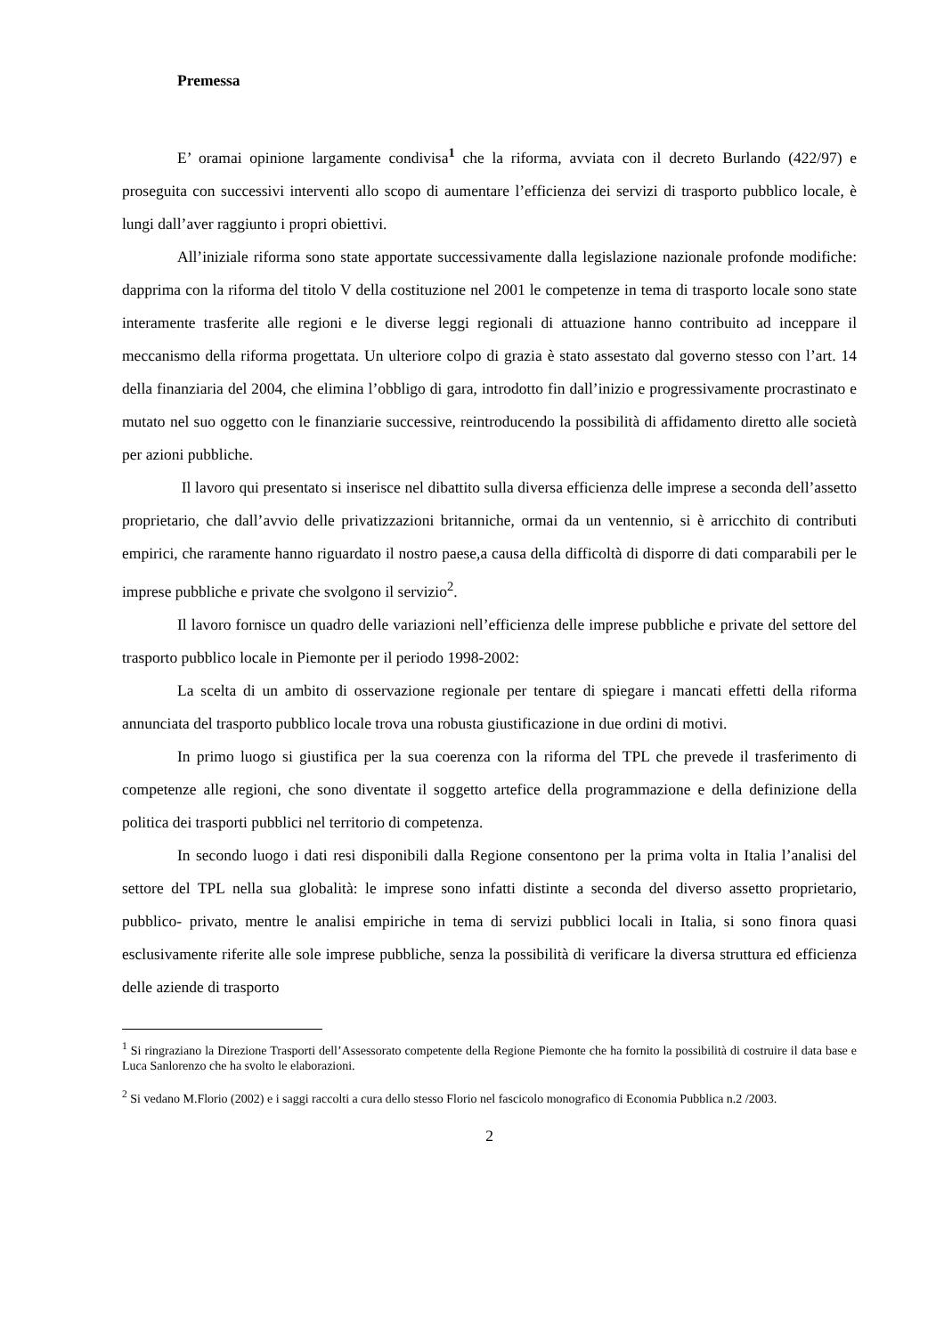Premessa
E’ oramai opinione largamente condivisa<sup>1</sup> che la riforma, avviata con il decreto Burlando (422/97) e proseguita con successivi interventi allo scopo di aumentare l’efficienza dei servizi di trasporto pubblico locale, è lungi dall’aver raggiunto i propri obiettivi.
All’iniziale riforma sono state apportate successivamente dalla legislazione nazionale profonde modifiche: dapprima con la riforma del titolo V della costituzione nel 2001 le competenze in tema di trasporto locale sono state interamente trasferite alle regioni e le diverse leggi regionali di attuazione hanno contribuito ad inceppare il meccanismo della riforma progettata. Un ulteriore colpo di grazia è stato assestato dal governo stesso con l’art. 14 della finanziaria del 2004, che elimina l’obbligo di gara, introdotto fin dall’inizio e progressivamente procrastinato e mutato nel suo oggetto con le finanziarie successive, reintroducendo la possibilità di affidamento diretto alle società per azioni pubbliche.
Il lavoro qui presentato si inserisce nel dibattito sulla diversa efficienza delle imprese a seconda dell’assetto proprietario, che dall’avvio delle privatizzazioni britanniche, ormai da un ventennio, si è arricchito di contributi empirici, che raramente hanno riguardato il nostro paese,a causa della difficoltà di disporre di dati comparabili per le imprese pubbliche e private che svolgono il servizio<sup>2</sup>.
Il lavoro fornisce un quadro delle variazioni nell’efficienza delle imprese pubbliche e private del settore del trasporto pubblico locale in Piemonte per il periodo 1998-2002:
La scelta di un ambito di osservazione regionale per tentare di spiegare i mancati effetti della riforma annunciata del trasporto pubblico locale trova una robusta giustificazione in due ordini di motivi.
In primo luogo si giustifica per la sua coerenza con la riforma del TPL che prevede il trasferimento di competenze alle regioni, che sono diventate il soggetto artefice della programmazione e della definizione della politica dei trasporti pubblici nel territorio di competenza.
In secondo luogo i dati resi disponibili dalla Regione consentono per la prima volta in Italia l’analisi del settore del TPL nella sua globalità: le imprese sono infatti distinte a seconda del diverso assetto proprietario, pubblico- privato, mentre le analisi empiriche in tema di servizi pubblici locali in Italia, si sono finora quasi esclusivamente riferite alle sole imprese pubbliche, senza la possibilità di verificare la diversa struttura ed efficienza delle aziende di trasporto
<sup>1</sup> Si ringraziano la Direzione Trasporti dell’Assessorato competente della Regione Piemonte che ha fornito la possibilità di costruire il data base e Luca Sanlorenzo che ha svolto le elaborazioni.
<sup>2</sup> Si vedano M.Florio (2002) e i saggi raccolti a cura dello stesso Florio nel fascicolo monografico di Economia Pubblica n.2 /2003.
2